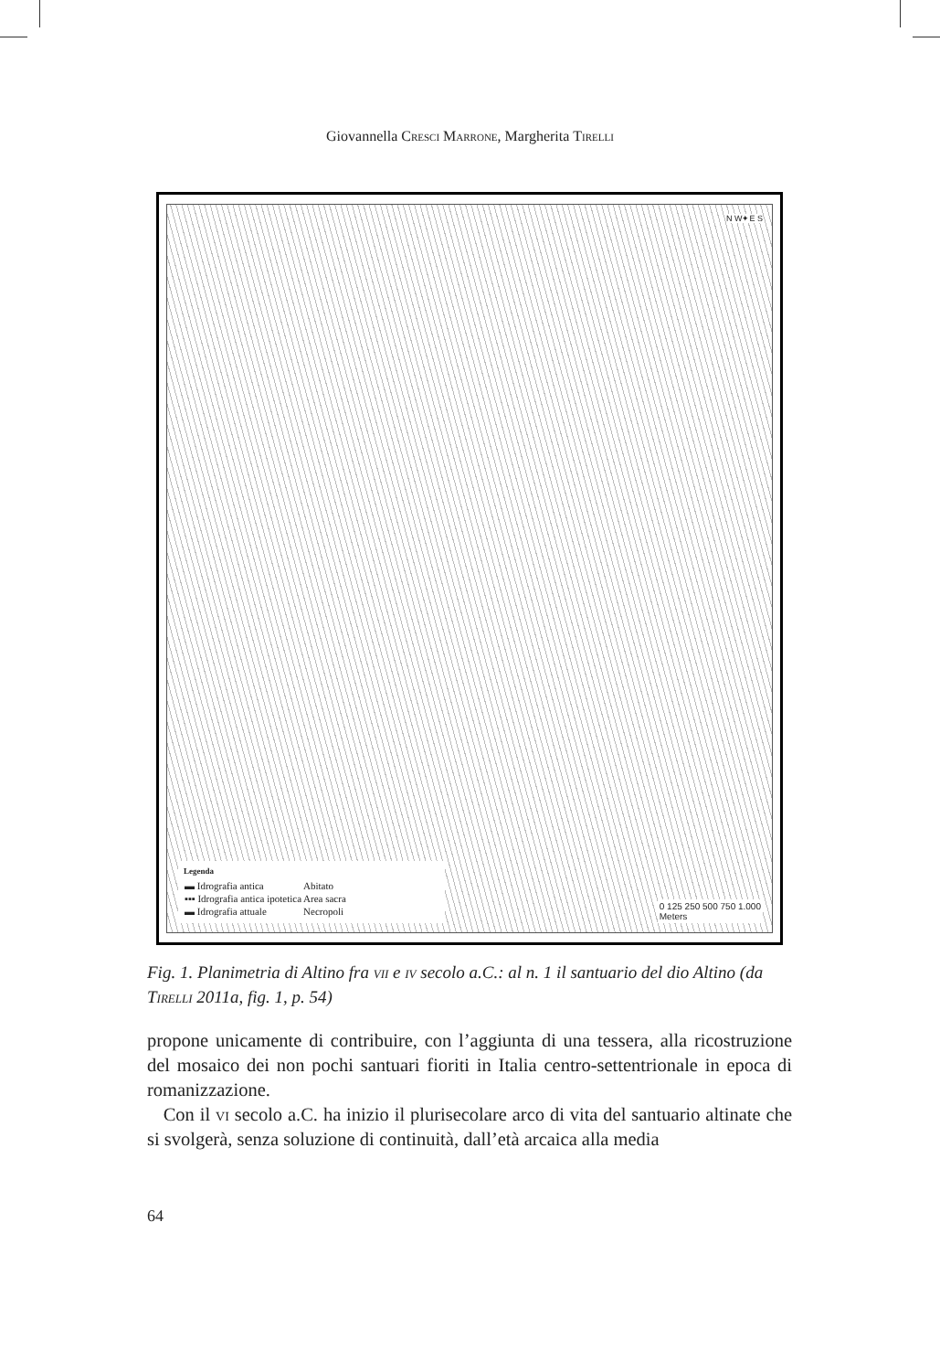Giovannella Cresci Marrone, Margherita Tirelli
N W✦E S
Legenda
| ▬ Idrografia antica | Abitato |
| ▪▪▪ Idrografia antica ipotetica | Area sacra |
| ▬ Idrografia attuale | Necropoli |
0 125 250 500 750 1.000
Meters
Fig. 1. Planimetria di Altino fra vii e iv secolo a.C.: al n. 1 il santuario del dio Altino (da Tirelli 2011a, fig. 1, p. 54)
propone unicamente di contribuire, con l’aggiunta di una tessera, alla ricostruzione del mosaico dei non pochi santuari fioriti in Italia centro-settentrionale in epoca di romanizzazione.
Con il vi secolo a.C. ha inizio il plurisecolare arco di vita del santuario altinate che si svolgerà, senza soluzione di continuità, dall’età arcaica alla media
64